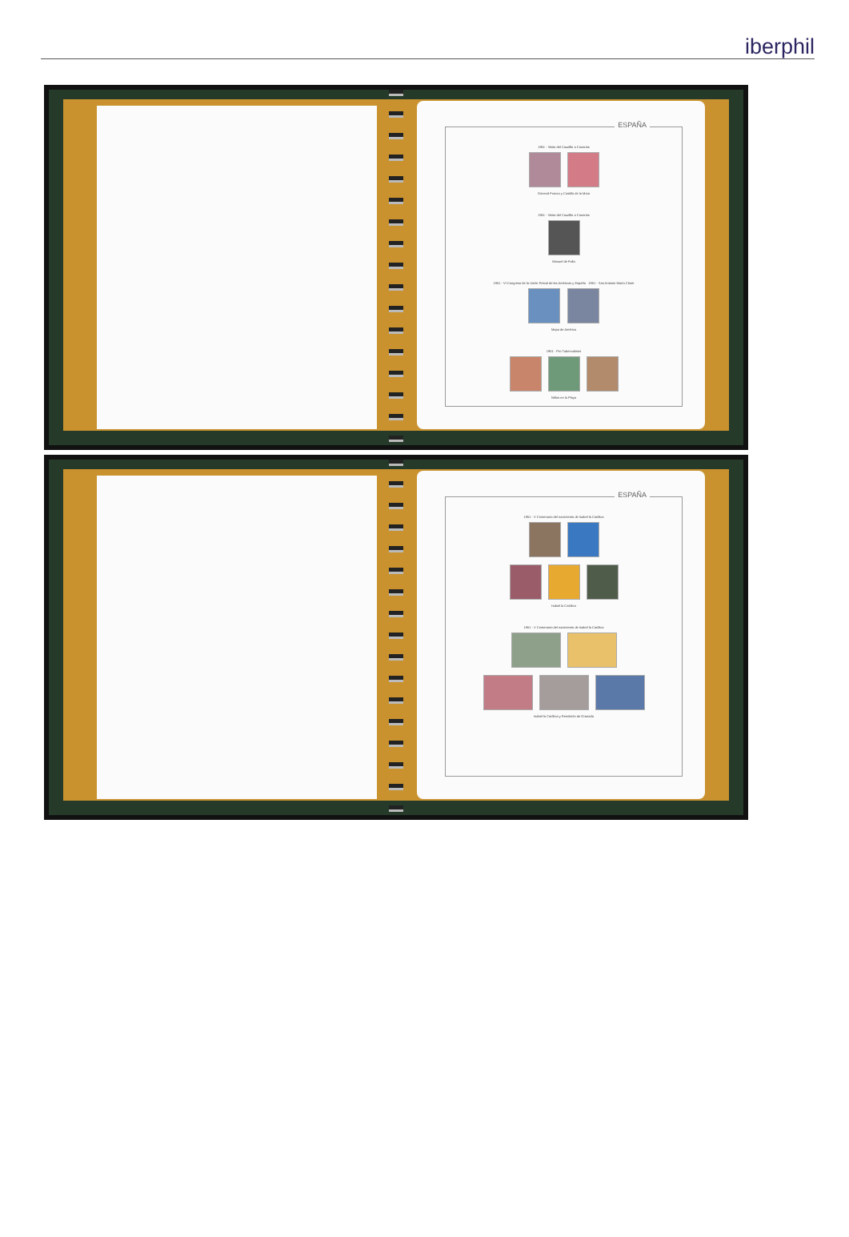iberphil
ESPAÑA
1951 - Visita del Caudillo a Canarias
General Franco y Castillo de la Mota
1951 - Visita del Caudillo a Canarias
Manuel de Falla
1951 - VI Congreso de la Unión Postal de las Américas y España 1951 - San Antonio María Claret
Mapa de América
1951 - Pro Tuberculosos
Niños en la Playa
ESPAÑA
1951 - V Centenario del nacimiento de Isabel la Católica
Isabel la Católica
1951 - V Centenario del nacimiento de Isabel la Católica
Isabel la Católica y Rendición de Granada